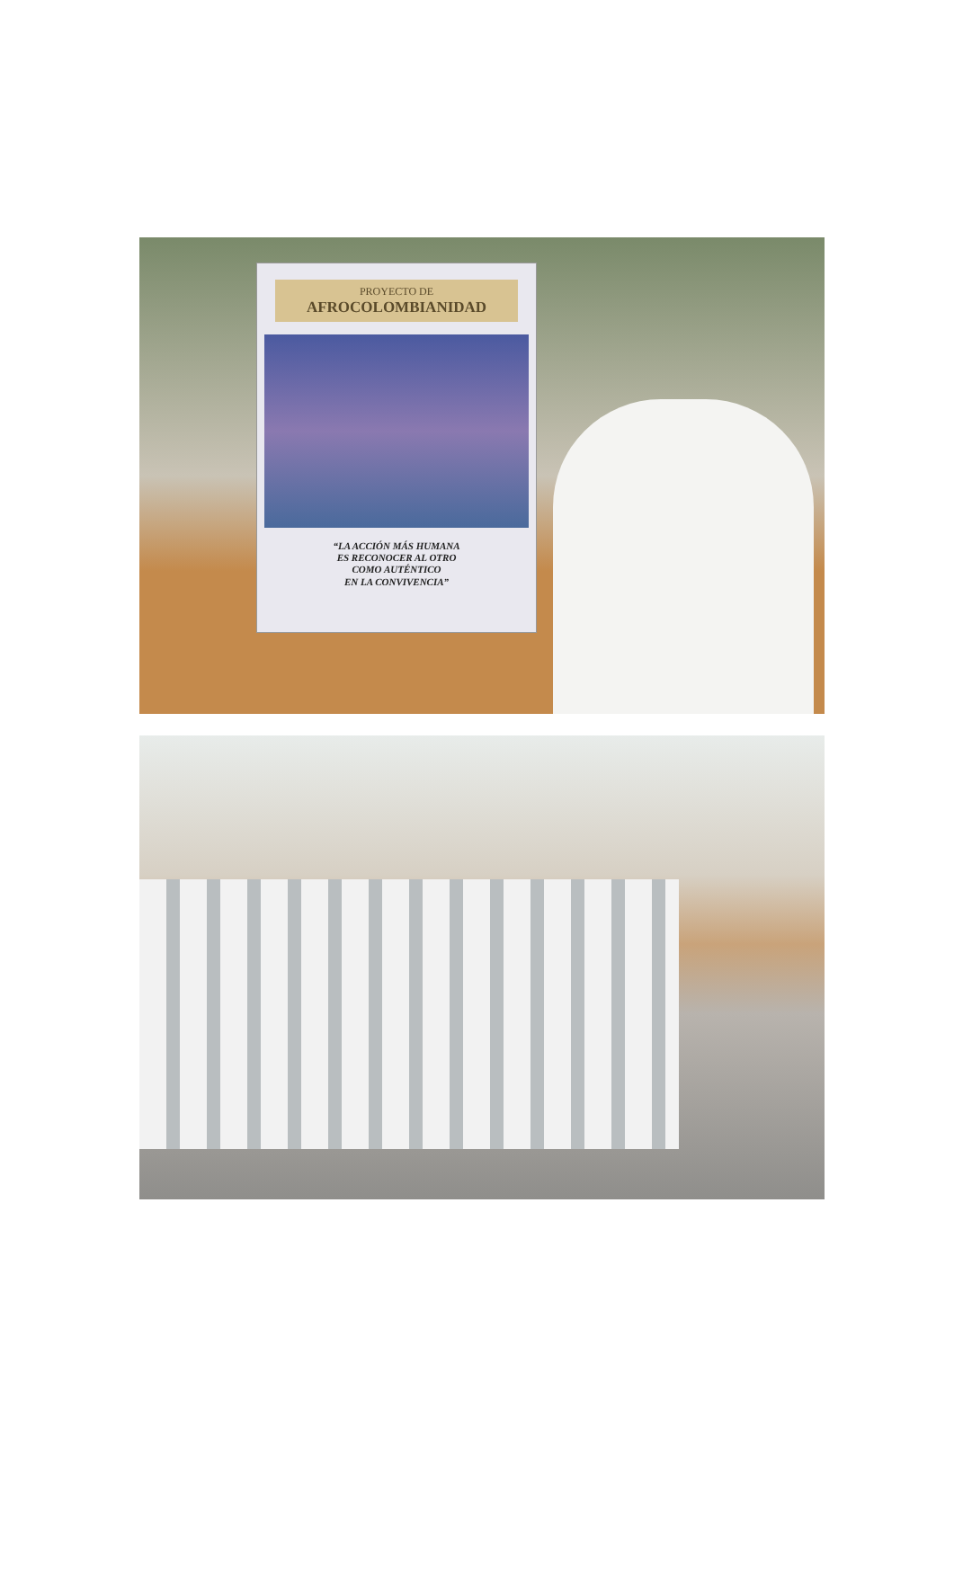PROYECTO DE
AFROCOLOMBIANIDAD
“LA ACCIÓN MÁS HUMANA
ES RECONOCER AL OTRO
COMO AUTÉNTICO
EN LA CONVIVENCIA”